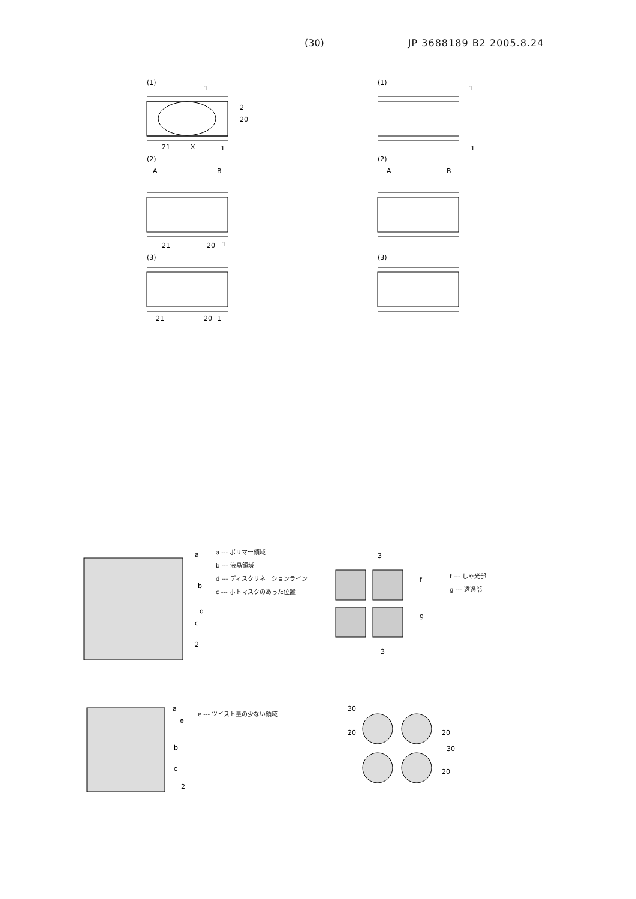(30) JP 3688189 B2 2005.8.24
(1)
1
2
20
21
X
1
(2)
A
B
21
20
1
(3)
21
20
1
(1)
1
1
(2)
A
B
(3)
a
b
d
c
2
a --- ポリマー領域
b --- 液晶領域
d --- ディスクリネーションライン
c --- ホトマスクのあった位置
3
f
g
3
f --- しゃ光部
g --- 透過部
a
e
b
c
2
e --- ツイスト量の少ない領域
30
20
20
30
20